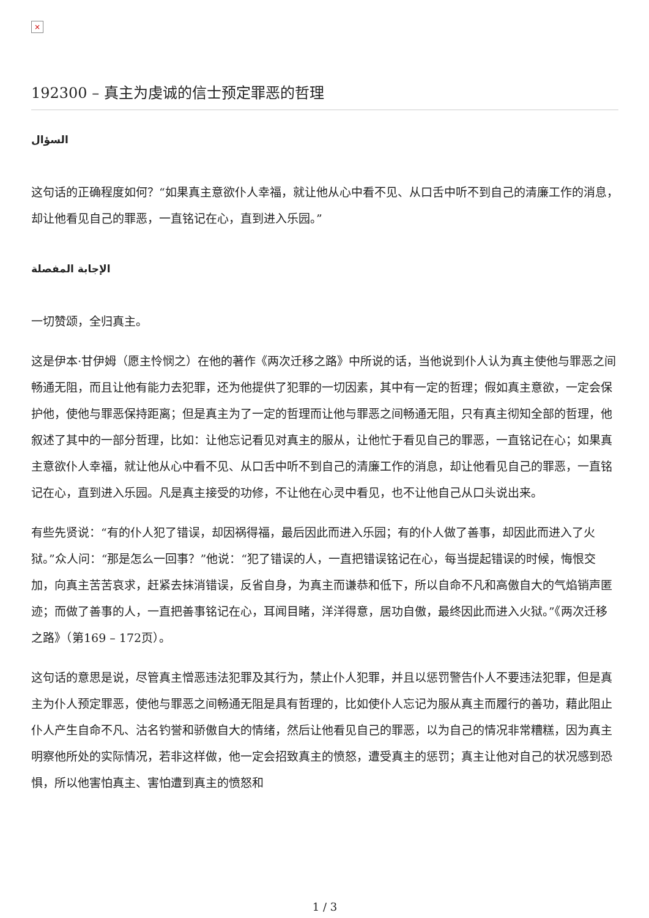×
192300 – 真主为虔诚的信士预定罪恶的哲理
السؤال
这句话的正确程度如何？“如果真主意欲仆人幸福，就让他从心中看不见、从口舌中听不到自己的清廉工作的消息，却让他看见自己的罪恶，一直铭记在心，直到进入乐园。”
الإجابة المفصلة
一切赞颂，全归真主。
这是伊本·甘伊姆（愿主怜悯之）在他的著作《两次迁移之路》中所说的话，当他说到仆人认为真主使他与罪恶之间畅通无阻，而且让他有能力去犯罪，还为他提供了犯罪的一切因素，其中有一定的哲理；假如真主意欲，一定会保护他，使他与罪恶保持距离；但是真主为了一定的哲理而让他与罪恶之间畅通无阻，只有真主彻知全部的哲理，他叙述了其中的一部分哲理，比如：让他忘记看见对真主的服从，让他忙于看见自己的罪恶，一直铭记在心；如果真主意欲仆人幸福，就让他从心中看不见、从口舌中听不到自己的清廉工作的消息，却让他看见自己的罪恶，一直铭记在心，直到进入乐园。凡是真主接受的功修，不让他在心灵中看见，也不让他自己从口头说出来。
有些先贤说：“有的仆人犯了错误，却因祸得福，最后因此而进入乐园；有的仆人做了善事，却因此而进入了火狱。”众人问：“那是怎么一回事？”他说：“犯了错误的人，一直把错误铭记在心，每当提起错误的时候，悔恨交加，向真主苦苦哀求，赶紧去抹消错误，反省自身，为真主而谦恭和低下，所以自命不凡和高傲自大的气焰销声匿迹；而做了善事的人，一直把善事铭记在心，耳闻目睹，洋洋得意，居功自傲，最终因此而进入火狱。”《两次迁移之路》（第169 – 172页）。
这句话的意思是说，尽管真主憎恶违法犯罪及其行为，禁止仆人犯罪，并且以惩罚警告仆人不要违法犯罪，但是真主为仆人预定罪恶，使他与罪恶之间畅通无阻是具有哲理的，比如使仆人忘记为服从真主而履行的善功，藉此阻止仆人产生自命不凡、沽名钓誉和骄傲自大的情绪，然后让他看见自己的罪恶，以为自己的情况非常糟糕，因为真主明察他所处的实际情况，若非这样做，他一定会招致真主的愤怒，遭受真主的惩罚；真主让他对自己的状况感到恐惧，所以他害怕真主、害怕遭到真主的愤怒和
1 / 3